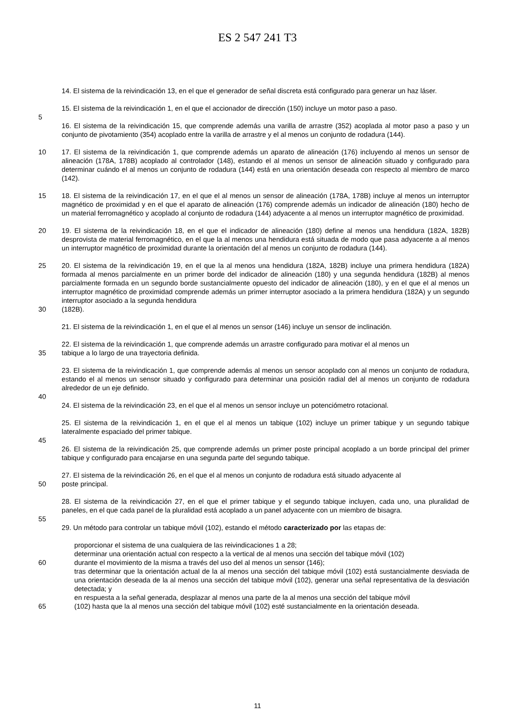ES 2 547 241 T3
14. El sistema de la reivindicación 13, en el que el generador de señal discreta está configurado para generar un haz láser.
15. El sistema de la reivindicación 1, en el que el accionador de dirección (150) incluye un motor paso a paso.
5
16. El sistema de la reivindicación 15, que comprende además una varilla de arrastre (352) acoplada al motor paso a paso y un conjunto de pivotamiento (354) acoplado entre la varilla de arrastre y el al menos un conjunto de rodadura (144).
10 17. El sistema de la reivindicación 1, que comprende además un aparato de alineación (176) incluyendo al menos un sensor de alineación (178A, 178B) acoplado al controlador (148), estando el al menos un sensor de alineación situado y configurado para determinar cuándo el al menos un conjunto de rodadura (144) está en una orientación deseada con respecto al miembro de marco (142).
15 18. El sistema de la reivindicación 17, en el que el al menos un sensor de alineación (178A, 178B) incluye al menos un interruptor magnético de proximidad y en el que el aparato de alineación (176) comprende además un indicador de alineación (180) hecho de un material ferromagnético y acoplado al conjunto de rodadura (144) adyacente a al menos un interruptor magnético de proximidad.
20 19. El sistema de la reivindicación 18, en el que el indicador de alineación (180) define al menos una hendidura (182A, 182B) desprovista de material ferromagnético, en el que la al menos una hendidura está situada de modo que pasa adyacente a al menos un interruptor magnético de proximidad durante la orientación del al menos un conjunto de rodadura (144).
25 20. El sistema de la reivindicación 19, en el que la al menos una hendidura (182A, 182B) incluye una primera hendidura (182A) formada al menos parcialmente en un primer borde del indicador de alineación (180) y una segunda hendidura (182B) al menos parcialmente formada en un segundo borde sustancialmente opuesto del indicador de alineación (180), y en el que el al menos un interruptor magnético de proximidad comprende además un primer interruptor asociado a la primera hendidura (182A) y un segundo interruptor asociado a la segunda hendidura
30 (182B).
21. El sistema de la reivindicación 1, en el que el al menos un sensor (146) incluye un sensor de inclinación.
22. El sistema de la reivindicación 1, que comprende además un arrastre configurado para motivar el al menos un
35 tabique a lo largo de una trayectoria definida.
23. El sistema de la reivindicación 1, que comprende además al menos un sensor acoplado con al menos un conjunto de rodadura, estando el al menos un sensor situado y configurado para determinar una posición radial del al menos un conjunto de rodadura alrededor de un eje definido.
40
24. El sistema de la reivindicación 23, en el que el al menos un sensor incluye un potenciómetro rotacional.
25. El sistema de la reivindicación 1, en el que el al menos un tabique (102) incluye un primer tabique y un segundo tabique lateralmente espaciado del primer tabique.
45
26. El sistema de la reivindicación 25, que comprende además un primer poste principal acoplado a un borde principal del primer tabique y configurado para encajarse en una segunda parte del segundo tabique.
27. El sistema de la reivindicación 26, en el que el al menos un conjunto de rodadura está situado adyacente al
50 poste principal.
28. El sistema de la reivindicación 27, en el que el primer tabique y el segundo tabique incluyen, cada uno, una pluralidad de paneles, en el que cada panel de la pluralidad está acoplado a un panel adyacente con un miembro de bisagra.
55
29. Un método para controlar un tabique móvil (102), estando el método caracterizado por las etapas de:
proporcionar el sistema de una cualquiera de las reivindicaciones 1 a 28;
determinar una orientación actual con respecto a la vertical de al menos una sección del tabique móvil (102)
60 durante el movimiento de la misma a través del uso del al menos un sensor (146);
tras determinar que la orientación actual de la al menos una sección del tabique móvil (102) está sustancialmente desviada de una orientación deseada de la al menos una sección del tabique móvil (102), generar una señal representativa de la desviación detectada; y
en respuesta a la señal generada, desplazar al menos una parte de la al menos una sección del tabique móvil
65 (102) hasta que la al menos una sección del tabique móvil (102) esté sustancialmente en la orientación deseada.
11